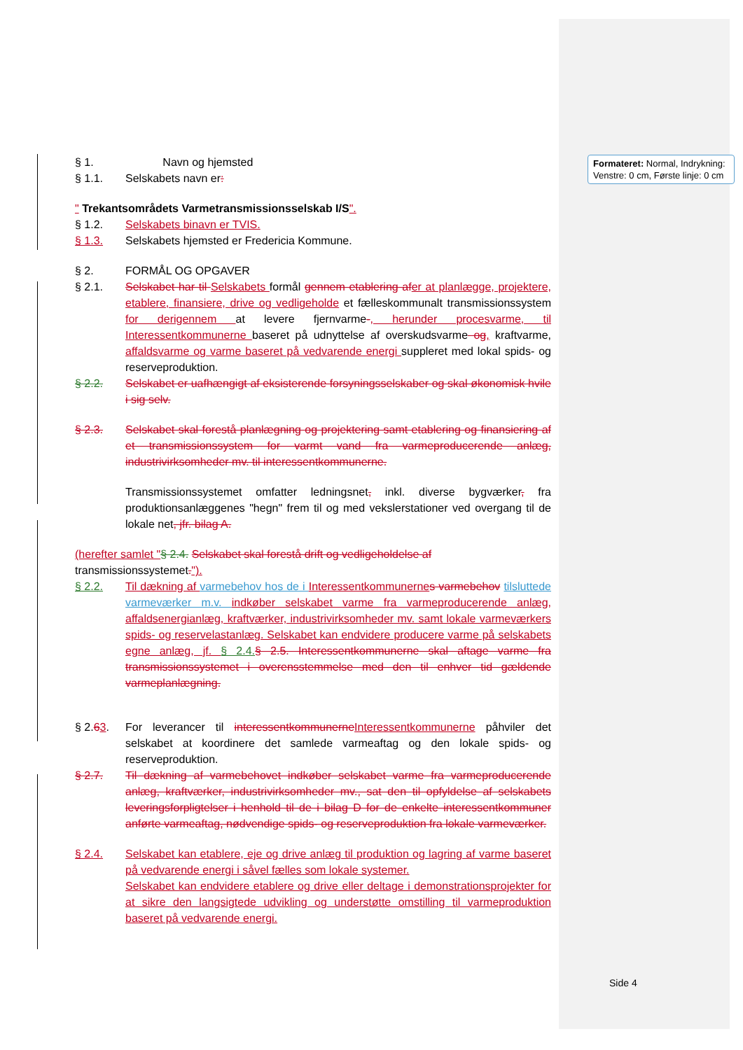Formateret: Normal, Indrykning: Venstre: 0 cm, Første linje: 0 cm
§ 1. Navn og hjemsted
§ 1.1. Selskabets navn er:
" Trekantsområdets Varmetransmissionsselskab I/S".
§ 1.2. Selskabets binavn er TVIS.
§ 1.3. Selskabets hjemsted er Fredericia Kommune.
§ 2. FORMÅL OG OPGAVER
§ 2.1. Selskabet har til Selskabets formål gennem etablering af er at planlægge, projektere, etablere, finansiere, drive og vedligeholde et fælleskommunalt transmissionssystem for de rigennem at levere fjernvarme-, herunder procesvarme, til Interessentkommunerne baseret på udnyttelse af overskudsvarme og, kraftvarme, affaldsvarme og varme baseret på vedvarende energi suppleret med lokal spids- og reserveproduktion.
§ 2.2. Selskabet er uafhængigt af eksisterende forsyningsselskaber og skal økonomisk hvile i sig selv.
§ 2.3. Selskabet skal forestå planlægning og projektering samt etablering og finansiering af et transmissionssystem for varmt vand fra varmeproducerende anlæg, industrivirksomheder mv. til interessentkommunerne.
Transmissionssystemet omfatter ledningsnet, inkl. diverse bygværker, fra produktionsanlæggenes "hegn" frem til og med vekslerstationer ved overgang til de lokale net, jfr. bilag A.
(herefter samlet "§ 2.4. Selskabet skal forestå drift og vedligeholdelse af transmissionssystemet.").
§ 2.2. Til dækning af varmebehov hos de i Interessentkommunerne s varmebehov tilsluttede varmeværker m.v. indkøber selskabet varme fra varmeproducerende anlæg, affaldsenergianlæg, kraftværker, industrivirksomheder mv. samt lokale varmeværkers spids- og reservelastanlæg. Selskabet kan endvidere producere varme på selskabets egne anlæg, jf. § 2.4.§ 2.5. Interessentkommunerne skal aftage varme fra transmissionssystemet i overensstemmelse med den til enhver tid gældende varmeplanlægning.
§ 2.63. For leverancer til interessentkommunerne Interessentkommunerne påhviler det selskabet at koordinere det samlede varmeaftag og den lokale spids- og reserveproduktion.
§ 2.7. Til dækning af varmebehovet indkøber selskabet varme fra varmeproducerende anlæg, kraftværker, industrivirksomheder mv., sat den til opfyldelse af selskabets leveringsforpligtelser i henhold til de i bilag D for de enkelte interessentkommuner anførte varmeaftag, nødvendige spids- og reserveproduktion fra lokale varmeværker.
§ 2.4. Selskabet kan etablere, eje og drive anlæg til produktion og lagring af varme baseret på vedvarende energi i såvel fælles som lokale systemer.
Selskabet kan endvidere etablere og drive eller deltage i demonstrationsprojekter for at sikre den langsigtede udvikling og understøtte omstilling til varmeproduktion baseret på vedvarende energi.
Side 4